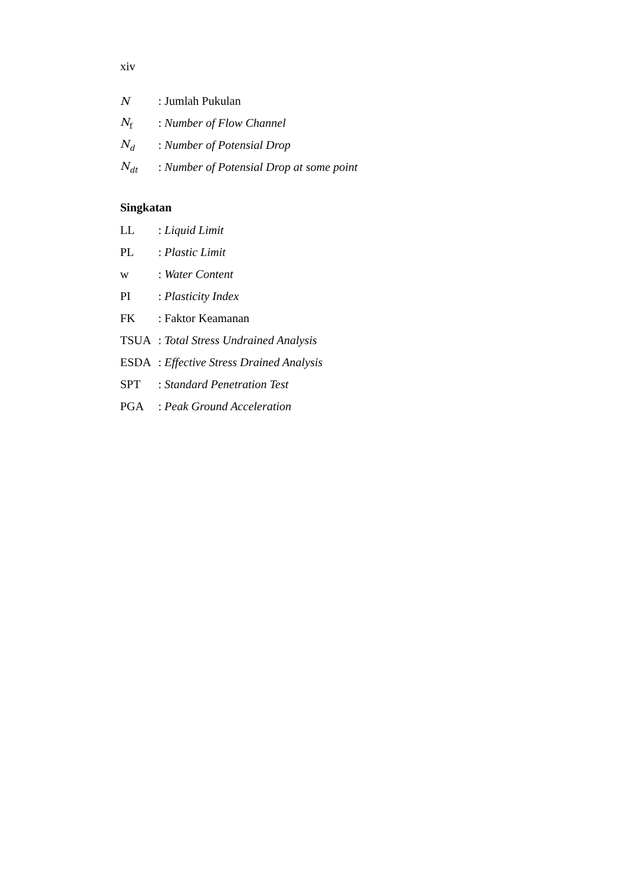xiv
N: Jumlah Pukulan
N<sub>f</sub>: Number of Flow Channel
N<sub>d</sub>: Number of Potensial Drop
N<sub>dt</sub>: Number of Potensial Drop at some point
Singkatan
LL: Liquid Limit
PL: Plastic Limit
w: Water Content
PI: Plasticity Index
FK: Faktor Keamanan
TSUA: Total Stress Undrained Analysis
ESDA: Effective Stress Drained Analysis
SPT: Standard Penetration Test
PGA: Peak Ground Acceleration